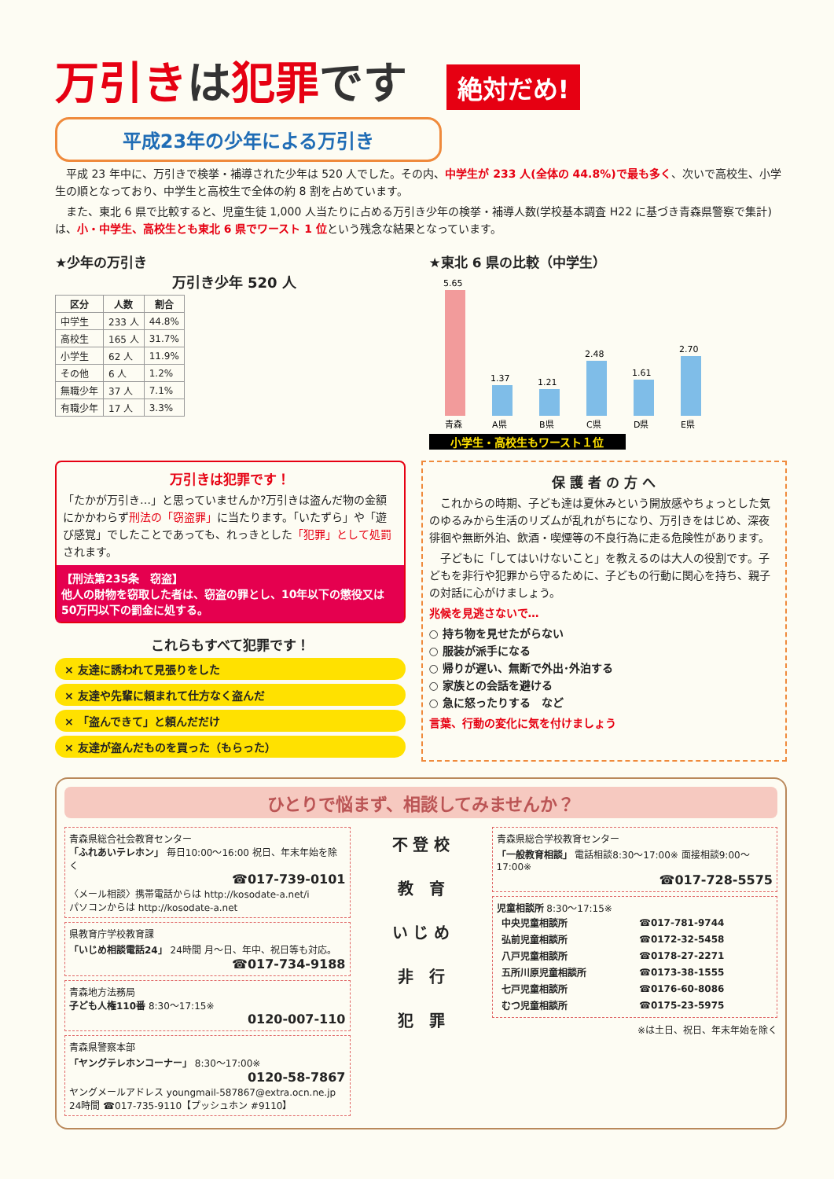万引きは犯罪です 絶対だめ!
平成23年の少年による万引き
　平成 23 年中に、万引きで検挙・補導された少年は 520 人でした。その内、中学生が 233 人(全体の 44.8%)で最も多く、次いで高校生、小学生の順となっており、中学生と高校生で全体の約 8 割を占めています。
　また、東北 6 県で比較すると、児童生徒 1,000 人当たりに占める万引き少年の検挙・補導人数(学校基本調査 H22 に基づき青森県警察で集計)は、小・中学生、高校生とも東北 6 県でワースト 1 位という残念な結果となっています。
★少年の万引き
万引き少年 520 人
| 区分 | 人数 | 割合 |
| --- | --- | --- |
| 中学生 | 233 人 | 44.8% |
| 高校生 | 165 人 | 31.7% |
| 小学生 | 62 人 | 11.9% |
| その他 | 6 人 | 1.2% |
| 無職少年 | 37 人 | 7.1% |
| 有職少年 | 17 人 | 3.3% |
★東北 6 県の比較（中学生）
5.65
青森
1.37
A県
1.21
B県
2.48
C県
1.61
D県
2.70
E県
小学生・高校生もワースト１位
万引きは犯罪です！
「たかが万引き…」と思っていませんか?万引きは盗んだ物の金額にかかわらず刑法の「窃盗罪」に当たります。「いたずら」や「遊び感覚」でしたことであっても、れっきとした「犯罪」として処罰されます。
【刑法第235条　窃盗】
他人の財物を窃取した者は、窃盗の罪とし、10年以下の懲役又は50万円以下の罰金に処する。
これらもすべて犯罪です！
× 友達に誘われて見張りをした
× 友達や先輩に頼まれて仕方なく盗んだ
× 「盗んできて」と頼んだだけ
× 友達が盗んだものを買った（もらった）
保 護 者 の 方 へ
　これからの時期、子ども達は夏休みという開放感やちょっとした気のゆるみから生活のリズムが乱れがちになり、万引きをはじめ、深夜徘徊や無断外泊、飲酒・喫煙等の不良行為に走る危険性があります。
　子どもに「してはいけないこと」を教えるのは大人の役割です。子どもを非行や犯罪から守るために、子どもの行動に関心を持ち、親子の対話に心がけましょう。
兆候を見逃さないで…
○ 持ち物を見せたがらない
○ 服装が派手になる
○ 帰りが遅い、無断で外出･外泊する
○ 家族との会話を避ける
○ 急に怒ったりする　など
言葉、行動の変化に気を付けましょう
ひとりで悩まず、相談してみませんか？
青森県総合社会教育センター
「ふれあいテレホン」 毎日10:00～16:00 祝日、年末年始を除く
☎017-739-0101
〈メール相談〉携帯電話からは http://kosodate-a.net/i
パソコンからは http://kosodate-a.net
県教育庁学校教育課
「いじめ相談電話24」 24時間 月～日、年中、祝日等も対応。
☎017-734-9188
青森地方法務局
子ども人権110番 8:30～17:15※
0120-007-110
青森県警察本部
「ヤングテレホンコーナー」 8:30～17:00※
0120-58-7867
ヤングメールアドレス youngmail-587867@extra.ocn.ne.jp
24時間 ☎017-735-9110【プッシュホン #9110】
不 登 校
教　育
い じ め
非　行
犯　罪
青森県総合学校教育センター
「一般教育相談」 電話相談8:30～17:00※ 面接相談9:00～17:00※
☎017-728-5575
児童相談所 8:30～17:15※
| 中央児童相談所 | ☎017-781-9744 |
| 弘前児童相談所 | ☎0172-32-5458 |
| 八戸児童相談所 | ☎0178-27-2271 |
| 五所川原児童相談所 | ☎0173-38-1555 |
| 七戸児童相談所 | ☎0176-60-8086 |
| むつ児童相談所 | ☎0175-23-5975 |
※は土日、祝日、年末年始を除く